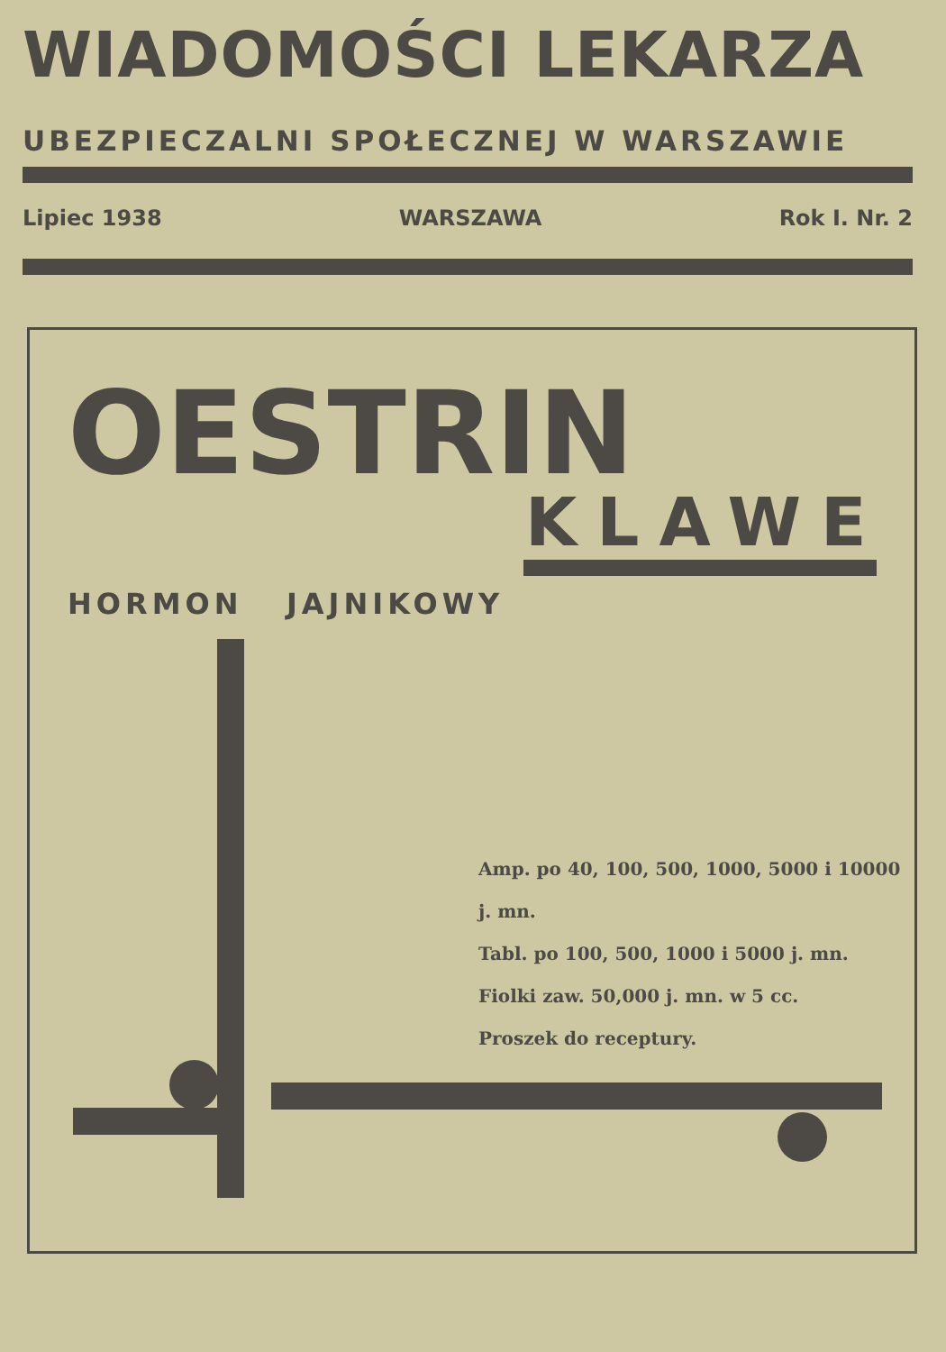WIADOMOŚCI LEKARZA
UBEZPIECZALNI SPOŁECZNEJ W WARSZAWIE
Lipiec 1938 WARSZAWA Rok I. Nr. 2
OESTRIN
KLAWE
HORMON JAJNIKOWY
Amp. po 40, 100, 500, 1000, 5000 i 10000 j. mn.
Tabl. po 100, 500, 1000 i 5000 j. mn.
Fiolki zaw. 50,000 j. mn. w 5 cc.
Proszek do receptury.